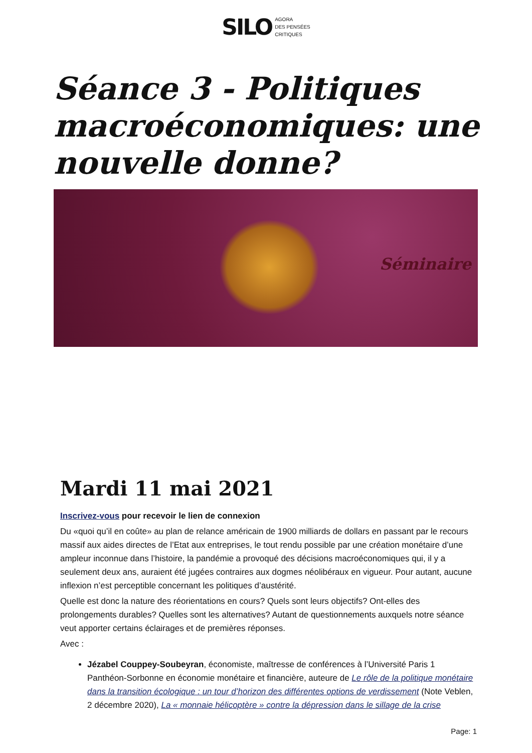SILO AGORA
DES PENSÉES
CRITIQUES
Séance 3 - Politiques macroéconomiques: une nouvelle donne?
Séminaire
Mardi 11 mai 2021
Inscrivez-vous pour recevoir le lien de connexion
Du «quoi qu’il en coûte» au plan de relance américain de 1900 milliards de dollars en passant par le recours massif aux aides directes de l’Etat aux entreprises, le tout rendu possible par une création monétaire d’une ampleur inconnue dans l’histoire, la pandémie a provoqué des décisions macroéconomiques qui, il y a seulement deux ans, auraient été jugées contraires aux dogmes néolibéraux en vigueur. Pour autant, aucune inflexion n’est perceptible concernant les politiques d’austérité.
Quelle est donc la nature des réorientations en cours? Quels sont leurs objectifs? Ont-elles des prolongements durables? Quelles sont les alternatives? Autant de questionnements auxquels notre séance veut apporter certains éclairages et de premières réponses.
Avec :
Jézabel Couppey-Soubeyran, économiste, maîtresse de conférences à l’Université Paris 1 Panthéon-Sorbonne en économie monétaire et financière, auteure de Le rôle de la politique monétaire dans la transition écologique : un tour d’horizon des différentes options de verdissement (Note Veblen, 2 décembre 2020), La « monnaie hélicoptère » contre la dépression dans le sillage de la crise
Page: 1